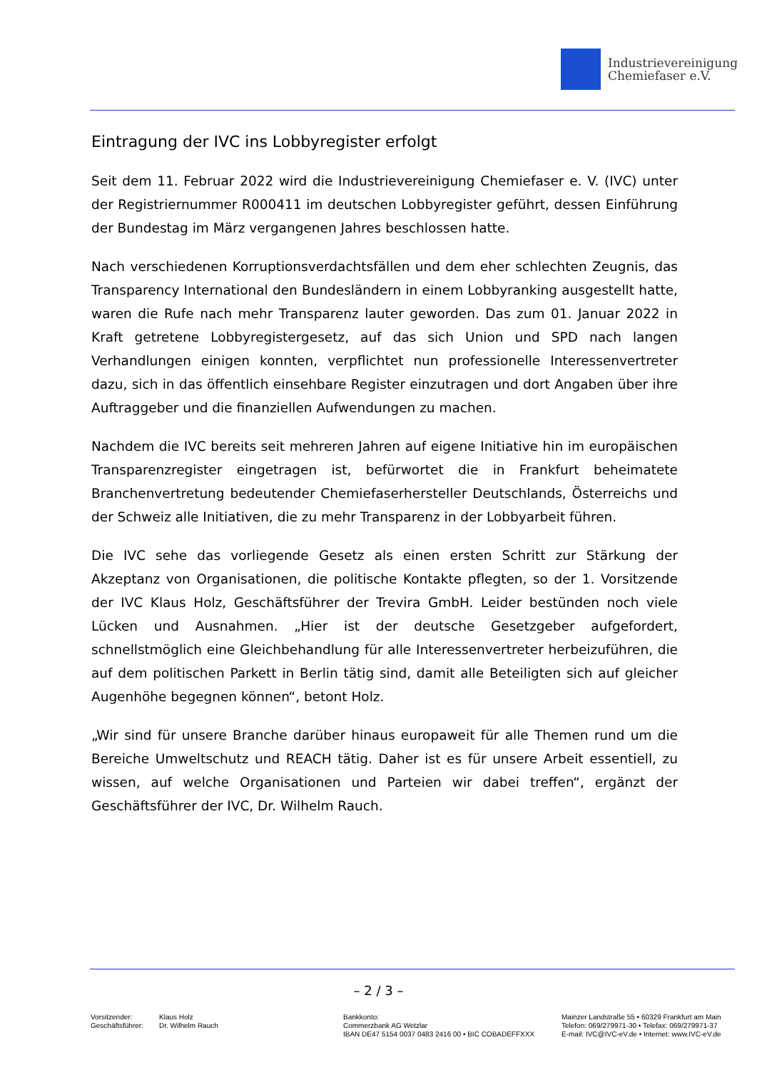Industrievereinigung
Chemiefaser e.V.
Eintragung der IVC ins Lobbyregister erfolgt
Seit dem 11. Februar 2022 wird die Industrievereinigung Chemiefaser e. V. (IVC) unter der Registriernummer R000411 im deutschen Lobbyregister geführt, dessen Einführung der Bundestag im März vergangenen Jahres beschlossen hatte.
Nach verschiedenen Korruptionsverdachtsfällen und dem eher schlechten Zeugnis, das Transparency International den Bundesländern in einem Lobbyranking ausgestellt hatte, waren die Rufe nach mehr Transparenz lauter geworden. Das zum 01. Januar 2022 in Kraft getretene Lobbyregistergesetz, auf das sich Union und SPD nach langen Verhandlungen einigen konnten, verpflichtet nun professionelle Interessenvertreter dazu, sich in das öffentlich einsehbare Register einzutragen und dort Angaben über ihre Auftraggeber und die finanziellen Aufwendungen zu machen.
Nachdem die IVC bereits seit mehreren Jahren auf eigene Initiative hin im europäischen Transparenzregister eingetragen ist, befürwortet die in Frankfurt beheimatete Branchenvertretung bedeutender Chemiefaserhersteller Deutschlands, Österreichs und der Schweiz alle Initiativen, die zu mehr Transparenz in der Lobbyarbeit führen.
Die IVC sehe das vorliegende Gesetz als einen ersten Schritt zur Stärkung der Akzeptanz von Organisationen, die politische Kontakte pflegten, so der 1. Vorsitzende der IVC Klaus Holz, Geschäftsführer der Trevira GmbH. Leider bestünden noch viele Lücken und Ausnahmen. „Hier ist der deutsche Gesetzgeber aufgefordert, schnellstmöglich eine Gleichbehandlung für alle Interessenvertreter herbeizuführen, die auf dem politischen Parkett in Berlin tätig sind, damit alle Beteiligten sich auf gleicher Augenhöhe begegnen können“, betont Holz.
„Wir sind für unsere Branche darüber hinaus europaweit für alle Themen rund um die Bereiche Umweltschutz und REACH tätig. Daher ist es für unsere Arbeit essentiell, zu wissen, auf welche Organisationen und Parteien wir dabei treffen“, ergänzt der Geschäftsführer der IVC, Dr. Wilhelm Rauch.
– 2 / 3 –
Vorsitzender:
Geschäftsführer:
Klaus Holz
Dr. Wilhelm Rauch
Bankkonto:
Commerzbank AG Wetzlar
IBAN DE47 5154 0037 0483 2416 00 • BIC COBADEFFXXX
Mainzer Landstraße 55 • 60329 Frankfurt am Main
Telefon: 069/279971-30 • Telefax: 069/279971-37
E-mail: IVC@IVC-eV.de • Internet: www.IVC-eV.de